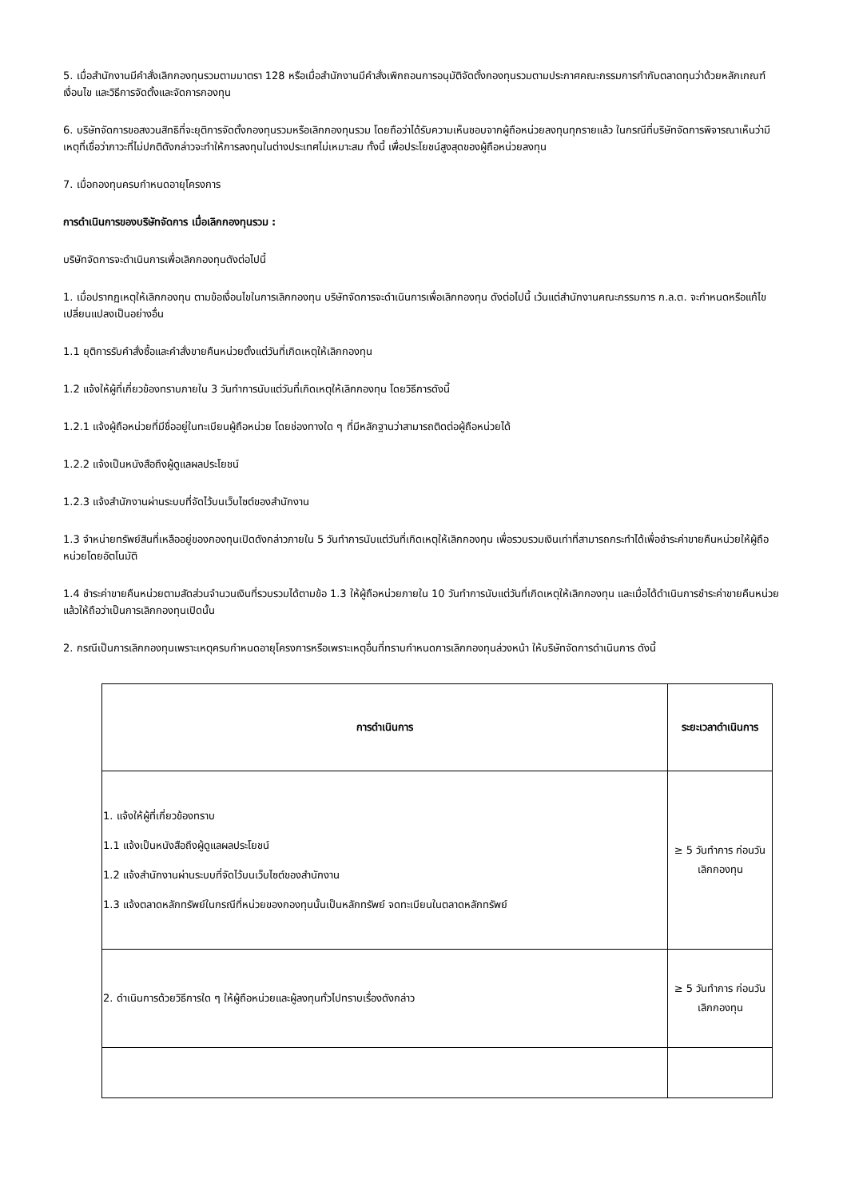5. เมื่อสำนักงานมีคำสั่งเลิกกองทุนรวมตามมาตรา 128 หรือเมื่อสำนักงานมีคำสั่งเพิกถอนการอนุมัติจัดตั้งกองทุนรวมตามประกาศคณะกรรมการกำกับตลาดทุนว่าด้วยหลักเกณฑ์ เงื่อนไข และวิธีการจัดตั้งและจัดการกองทุน
6. บริษัทจัดการขอสงวนสิทธิที่จะยุติการจัดตั้งกองทุนรวมหรือเลิกกองทุนรวม โดยถือว่าได้รับความเห็นชอบจากผู้ถือหน่วยลงทุนทุกรายแล้ว ในกรณีที่บริษัทจัดการพิจารณาเห็นว่ามีเหตุที่เชื่อว่าภาวะที่ไม่ปกติดังกล่าวจะทำให้การลงทุนในต่างประเทศไม่เหมาะสม ทั้งนี้ เพื่อประโยชน์สูงสุดของผู้ถือหน่วยลงทุน
7. เมื่อกองทุนครบกำหนดอายุโครงการ
การดำเนินการของบริษัทจัดการ เมื่อเลิกกองทุนรวม :
บริษัทจัดการจะดำเนินการเพื่อเลิกกองทุนดังต่อไปนี้
1. เมื่อปรากฏเหตุให้เลิกกองทุน ตามข้อเงื่อนไขในการเลิกกองทุน บริษัทจัดการจะดำเนินการเพื่อเลิกกองทุน ดังต่อไปนี้ เว้นแต่สำนักงานคณะกรรมการ ก.ล.ต. จะกำหนดหรือแก้ไขเปลี่ยนแปลงเป็นอย่างอื่น
1.1 ยุติการรับคำสั่งซื้อและคำสั่งขายคืนหน่วยตั้งแต่วันที่เกิดเหตุให้เลิกกองทุน
1.2 แจ้งให้ผู้ที่เกี่ยวข้องทราบภายใน 3 วันทำการนับแต่วันที่เกิดเหตุให้เลิกกองทุน โดยวิธีการดังนี้
1.2.1 แจ้งผู้ถือหน่วยที่มีชื่ออยู่ในทะเบียนผู้ถือหน่วย โดยช่องทางใด ๆ ที่มีหลักฐานว่าสามารถติดต่อผู้ถือหน่วยได้
1.2.2 แจ้งเป็นหนังสือถึงผู้ดูแลผลประโยชน์
1.2.3 แจ้งสำนักงานผ่านระบบที่จัดไว้บนเว็บไซต์ของสำนักงาน
1.3 จำหน่ายทรัพย์สินที่เหลืออยู่ของกองทุนเปิดดังกล่าวภายใน 5 วันทำการนับแต่วันที่เกิดเหตุให้เลิกกองทุน เพื่อรวบรวมเงินเท่าที่สามารถกระทำได้เพื่อชำระค่าขายคืนหน่วยให้ผู้ถือหน่วยโดยอัตโนมัติ
1.4 ชำระค่าขายคืนหน่วยตามสัดส่วนจำนวนเงินที่รวบรวมได้ตามข้อ 1.3 ให้ผู้ถือหน่วยภายใน 10 วันทำการนับแต่วันที่เกิดเหตุให้เลิกกองทุน และเมื่อได้ดำเนินการชำระค่าขายคืนหน่วยแล้วให้ถือว่าเป็นการเลิกกองทุนเปิดนั้น
2. กรณีเป็นการเลิกกองทุนเพราะเหตุครบกำหนดอายุโครงการหรือเพราะเหตุอื่นที่ทราบกำหนดการเลิกกองทุนล่วงหน้า ให้บริษัทจัดการดำเนินการ ดังนี้
| การดำเนินการ | ระยะเวลาดำเนินการ |
| --- | --- |
| 1. แจ้งให้ผู้ที่เกี่ยวข้องทราบ 1.1 แจ้งเป็นหนังสือถึงผู้ดูแลผลประโยชน์ 1.2 แจ้งสำนักงานผ่านระบบที่จัดไว้บนเว็บไซต์ของสำนักงาน 1.3 แจ้งตลาดหลักทรัพย์ในกรณีที่หน่วยของกองทุนนั้นเป็นหลักทรัพย์ จดทะเบียนในตลาดหลักทรัพย์ | ≥ 5 วันทำการ ก่อนวันเลิกกองทุน |
| 2. ดำเนินการด้วยวิธีการใด ๆ ให้ผู้ถือหน่วยและผู้ลงทุนทั่วไปทราบเรื่องดังกล่าว | ≥ 5 วันทำการ ก่อนวันเลิกกองทุน |